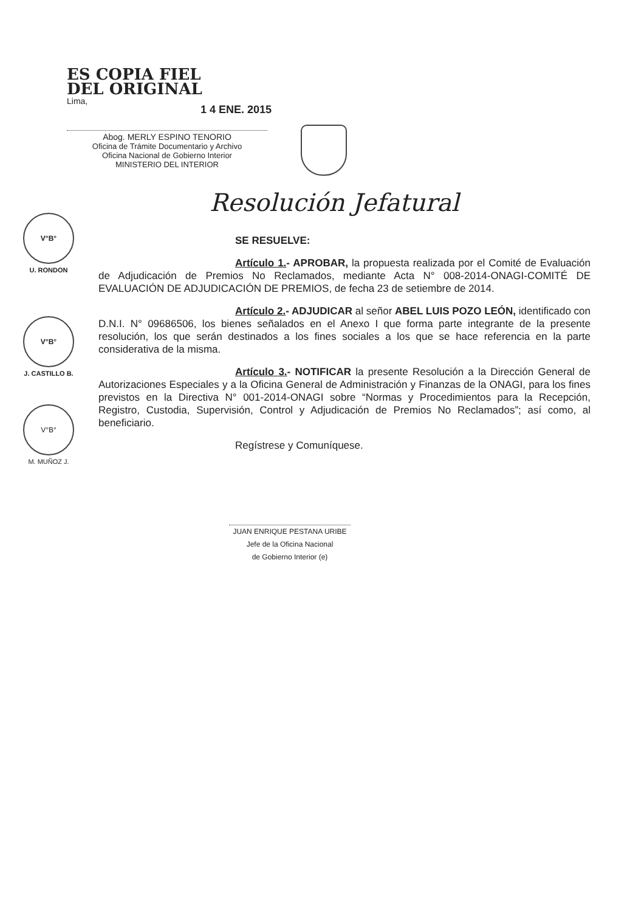ES COPIA FIEL
DEL ORIGINAL
Lima,
Abog. MERLY ESPINO TENORIO
Oficina de Trámite Documentario y Archivo
Oficina Nacional de Gobierno Interior
MINISTERIO DEL INTERIOR
1 4 ENE. 2015
Resolución Jefatural
V°B°
U. RONDON
V°B°
J. CASTILLO B.
V°B°
M. MUÑOZ J.
SE RESUELVE:
Artículo 1.- APROBAR, la propuesta realizada por el Comité de Evaluación de Adjudicación de Premios No Reclamados, mediante Acta N° 008-2014-ONAGI-COMITÉ DE EVALUACIÓN DE ADJUDICACIÓN DE PREMIOS, de fecha 23 de setiembre de 2014.
Artículo 2.- ADJUDICAR al señor ABEL LUIS POZO LEÓN, identificado con D.N.I. N° 09686506, los bienes señalados en el Anexo I que forma parte integrante de la presente resolución, los que serán destinados a los fines sociales a los que se hace referencia en la parte considerativa de la misma.
Artículo 3.- NOTIFICAR la presente Resolución a la Dirección General de Autorizaciones Especiales y a la Oficina General de Administración y Finanzas de la ONAGI, para los fines previstos en la Directiva N° 001-2014-ONAGI sobre “Normas y Procedimientos para la Recepción, Registro, Custodia, Supervisión, Control y Adjudicación de Premios No Reclamados”; así como, al beneficiario.
Regístrese y Comuníquese.
JUAN ENRIQUE PESTANA URIBE
Jefe de la Oficina Nacional
de Gobierno Interior (e)